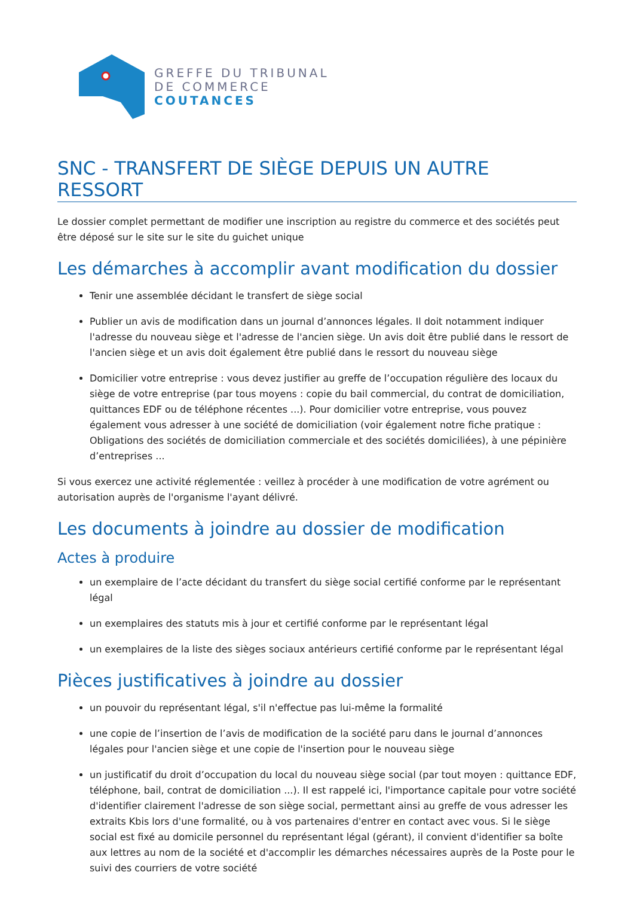GREFFE DU TRIBUNAL
DE COMMERCE
COUTANCES
SNC - TRANSFERT DE SIÈGE DEPUIS UN AUTRE RESSORT
Le dossier complet permettant de modifier une inscription au registre du commerce et des sociétés peut être déposé sur le site sur le site du guichet unique
Les démarches à accomplir avant modification du dossier
Tenir une assemblée décidant le transfert de siège social
Publier un avis de modification dans un journal d’annonces légales. Il doit notamment indiquer l'adresse du nouveau siège et l'adresse de l'ancien siège. Un avis doit être publié dans le ressort de l'ancien siège et un avis doit également être publié dans le ressort du nouveau siège
Domicilier votre entreprise : vous devez justifier au greffe de l’occupation régulière des locaux du siège de votre entreprise (par tous moyens : copie du bail commercial, du contrat de domiciliation, quittances EDF ou de téléphone récentes ...). Pour domicilier votre entreprise, vous pouvez également vous adresser à une société de domiciliation (voir également notre fiche pratique : Obligations des sociétés de domiciliation commerciale et des sociétés domiciliées), à une pépinière d’entreprises ...
Si vous exercez une activité réglementée : veillez à procéder à une modification de votre agrément ou autorisation auprès de l'organisme l'ayant délivré.
Les documents à joindre au dossier de modification
Actes à produire
un exemplaire de l’acte décidant du transfert du siège social certifié conforme par le représentant légal
un exemplaires des statuts mis à jour et certifié conforme par le représentant légal
un exemplaires de la liste des sièges sociaux antérieurs certifié conforme par le représentant légal
Pièces justificatives à joindre au dossier
un pouvoir du représentant légal, s'il n'effectue pas lui-même la formalité
une copie de l’insertion de l’avis de modification de la société paru dans le journal d’annonces légales pour l'ancien siège et une copie de l'insertion pour le nouveau siège
un justificatif du droit d’occupation du local du nouveau siège social (par tout moyen : quittance EDF, téléphone, bail, contrat de domiciliation ...). Il est rappelé ici, l'importance capitale pour votre société d'identifier clairement l'adresse de son siège social, permettant ainsi au greffe de vous adresser les extraits Kbis lors d'une formalité, ou à vos partenaires d'entrer en contact avec vous. Si le siège social est fixé au domicile personnel du représentant légal (gérant), il convient d'identifier sa boîte aux lettres au nom de la société et d'accomplir les démarches nécessaires auprès de la Poste pour le suivi des courriers de votre société